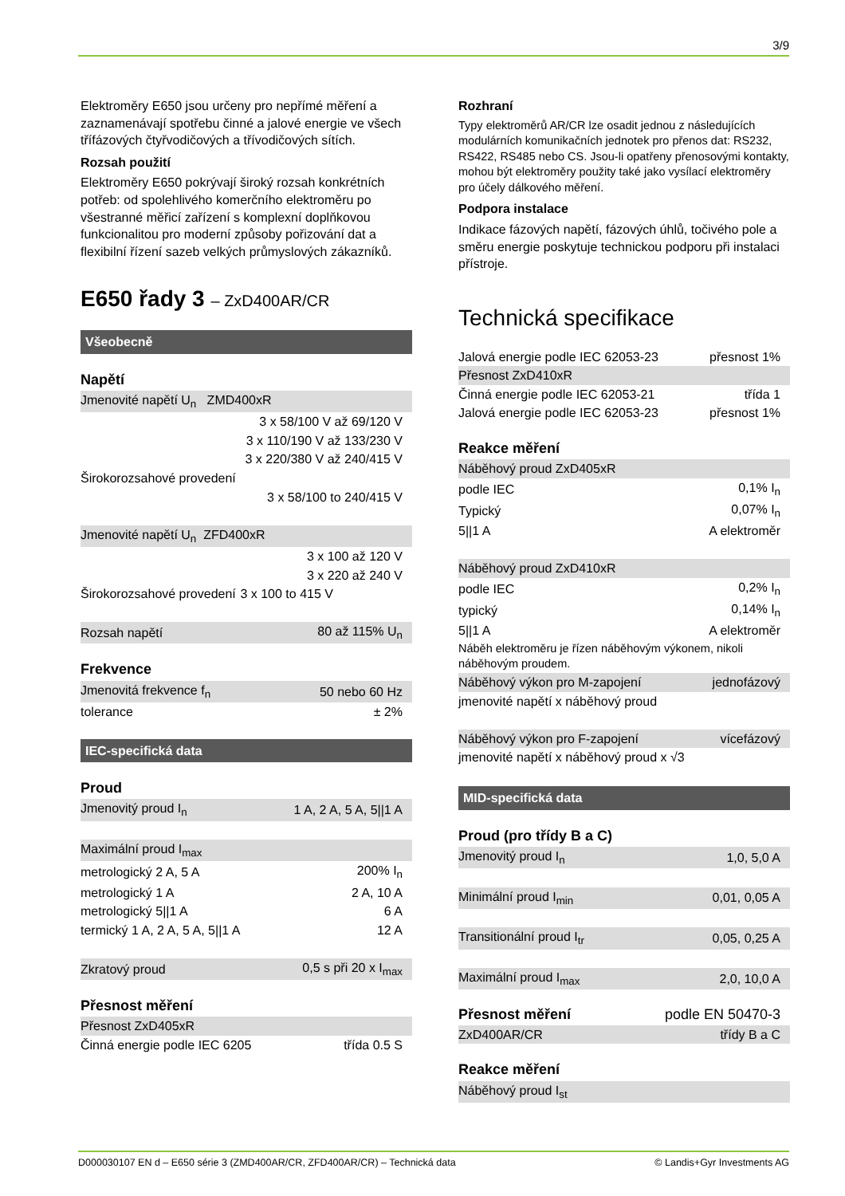3/9
Elektroměry E650 jsou určeny pro nepřímé měření a zaznamenávají spotřebu činné a jalové energie ve všech třífázových čtyřvodičových a třívodičových sítích.
Rozsah použití
Elektroměry E650 pokrývají široký rozsah konkrétních potřeb: od spolehlivého komerčního elektroměru po všestranné měřicí zařízení s komplexní doplňkovou funkcionalitou pro moderní způsoby pořizování dat a flexibilní řízení sazeb velkých průmyslových zákazníků.
E650 řady 3 – ZxD400AR/CR
Všeobecně
Napětí
| Jmenovité napětí U<sub>n</sub> ZMD400xR | |
| | 3 x 58/100 V až 69/120 V |
| | 3 x 110/190 V až 133/230 V |
| | 3 x 220/380 V až 240/415 V |
| Širokorozsahové provedení | |
| | 3 x 58/100 to 240/415 V |
| Jmenovité napětí U<sub>n</sub> ZFD400xR | |
| | 3 x 100 až 120 V |
| | 3 x 220 až 240 V |
| Širokorozsahové provedení | 3 x 100 to 415 V |
| Rozsah napětí | 80 až 115% U<sub>n</sub> |
Frekvence
| Jmenovitá frekvence f<sub>n</sub> | 50 nebo 60 Hz |
| tolerance | ± 2% |
IEC-specifická data
Proud
| Jmenovitý proud I<sub>n</sub> | 1 A, 2 A, 5 A, 5//1 A |
| Maximální proud I<sub>max</sub> | |
| metrologický 2 A, 5 A | 200% I<sub>n</sub> |
| metrologický 1 A | 2 A, 10 A |
| metrologický 5//1 A | 6 A |
| termický 1 A, 2 A, 5 A, 5//1 A | 12 A |
| Zkratový proud | 0,5 s při 20 x I<sub>max</sub> |
Přesnost měření
| Přesnost ZxD405xR | |
| Činná energie podle IEC 6205 | třída 0.5 S |
Rozhraní
Typy elektroměrů AR/CR lze osadit jednou z následujících modulárních komunikačních jednotek pro přenos dat: RS232, RS422, RS485 nebo CS. Jsou-li opatřeny přenosovými kontakty, mohou být elektroměry použity také jako vysílací elektroměry pro účely dálkového měření.
Podpora instalace
Indikace fázových napětí, fázových úhlů, točivého pole a směru energie poskytuje technickou podporu při instalaci přístroje.
Technická specifikace
| Jalová energie podle IEC 62053-23 | přesnost 1% |
| Přesnost ZxD410xR | |
| Činná energie podle IEC 62053-21 | třída 1 |
| Jalová energie podle IEC 62053-23 | přesnost 1% |
Reakce měření
| Náběhový proud ZxD405xR | |
| podle IEC | 0,1% I<sub>n</sub> |
| Typický | 0,07% I<sub>n</sub> |
| 5//1 A | A elektroměr |
| Náběhový proud ZxD410xR | |
| podle IEC | 0,2% I<sub>n</sub> |
| typický | 0,14% I<sub>n</sub> |
| 5//1 A | A elektroměr |
| Náběh elektroměru je řízen náběhovým výkonem, nikoli náběhovým proudem. | |
| Náběhový výkon pro M-zapojení | jednofázový |
| jmenovité napětí x náběhový proud | |
| Náběhový výkon pro F-zapojení | vícefázový |
| jmenovité napětí x náběhový proud x √3 | |
MID-specifická data
Proud (pro třídy B a C)
| Jmenovitý proud I<sub>n</sub> | 1,0, 5,0 A |
| Minimální proud I<sub>min</sub> | 0,01, 0,05 A |
| Transitionální proud I<sub>tr</sub> | 0,05, 0,25 A |
| Maximální proud I<sub>max</sub> | 2,0, 10,0 A |
| Přesnost měření | podle EN 50470-3 |
| ZxD400AR/CR | třídy B a C |
Reakce měření
| Náběhový proud I<sub>st</sub> |
D000030107 EN d – E650 série 3 (ZMD400AR/CR, ZFD400AR/CR) – Technická data © Landis+Gyr Investments AG